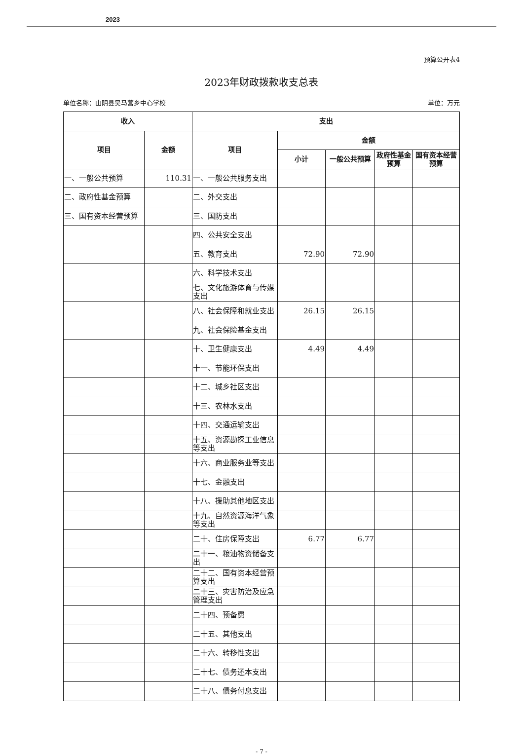2023
预算公开表4
2023年财政拨款收支总表
单位名称：山阴县吴马营乡中心学校 单位：万元
| 收入 | | 支出 | | | | |
| --- | --- | --- | --- | --- | --- | --- |
| 项目 | 金额 | 项目 | 金额 | | | |
| | | | 小计 | 一般公共预算 | 政府性基金预算 | 国有资本经营预算 |
| 一、一般公共预算 | 110.31 | 一、一般公共服务支出 | | | | |
| 二、政府性基金预算 | | 二、外交支出 | | | | |
| 三、国有资本经营预算 | | 三、国防支出 | | | | |
| | | 四、公共安全支出 | | | | |
| | | 五、教育支出 | 72.90 | 72.90 | | |
| | | 六、科学技术支出 | | | | |
| | | 七、文化旅游体育与传媒支出 | | | | |
| | | 八、社会保障和就业支出 | 26.15 | 26.15 | | |
| | | 九、社会保险基金支出 | | | | |
| | | 十、卫生健康支出 | 4.49 | 4.49 | | |
| | | 十一、节能环保支出 | | | | |
| | | 十二、城乡社区支出 | | | | |
| | | 十三、农林水支出 | | | | |
| | | 十四、交通运输支出 | | | | |
| | | 十五、资源勘探工业信息等支出 | | | | |
| | | 十六、商业服务业等支出 | | | | |
| | | 十七、金融支出 | | | | |
| | | 十八、援助其他地区支出 | | | | |
| | | 十九、自然资源海洋气象等支出 | | | | |
| | | 二十、住房保障支出 | 6.77 | 6.77 | | |
| | | 二十一、粮油物资储备支出 | | | | |
| | | 二十二、国有资本经营预算支出 | | | | |
| | | 二十三、灾害防治及应急管理支出 | | | | |
| | | 二十四、预备费 | | | | |
| | | 二十五、其他支出 | | | | |
| | | 二十六、转移性支出 | | | | |
| | | 二十七、债务还本支出 | | | | |
| | | 二十八、债务付息支出 | | | | |
- 7 -